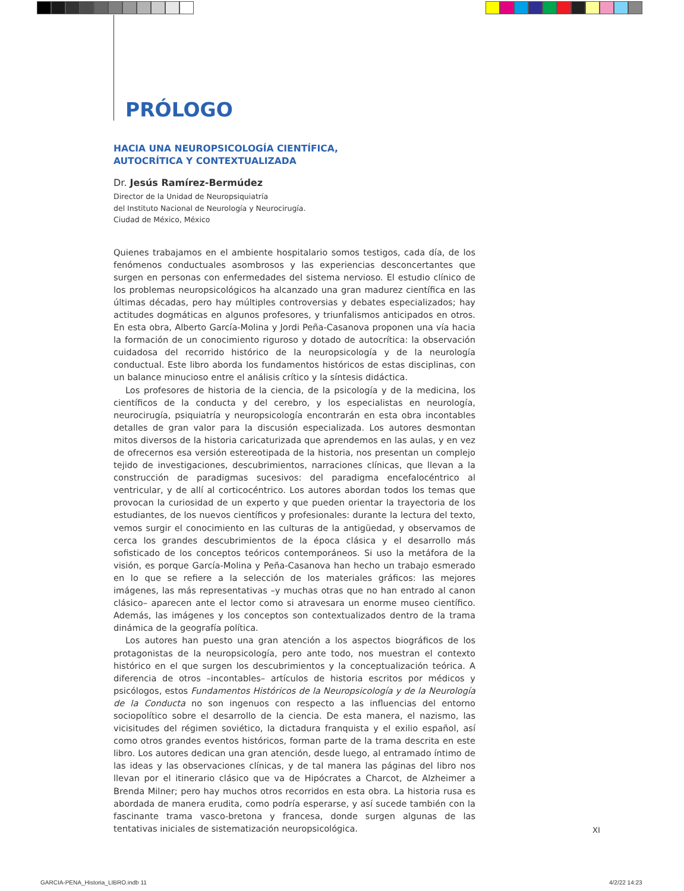PRÓLOGO
HACIA UNA NEUROPSICOLOGÍA CIENTÍFICA,
AUTOCRÍTICA Y CONTEXTUALIZADA
Dr. Jesús Ramírez-Bermúdez
Director de la Unidad de Neuropsiquiatría
del Instituto Nacional de Neurología y Neurocirugía.
Ciudad de México, México
Quienes trabajamos en el ambiente hospitalario somos testigos, cada día, de los fenómenos conductuales asombrosos y las experiencias desconcertantes que surgen en personas con enfermedades del sistema nervioso. El estudio clínico de los problemas neuropsicológicos ha alcanzado una gran madurez científica en las últimas décadas, pero hay múltiples controversias y debates especializados; hay actitudes dogmáticas en algunos profesores, y triunfalismos anticipados en otros. En esta obra, Alberto García-Molina y Jordi Peña-Casanova proponen una vía hacia la formación de un conocimiento riguroso y dotado de autocrítica: la observación cuidadosa del recorrido histórico de la neuropsicología y de la neurología conductual. Este libro aborda los fundamentos históricos de estas disciplinas, con un balance minucioso entre el análisis crítico y la síntesis didáctica.
Los profesores de historia de la ciencia, de la psicología y de la medicina, los científicos de la conducta y del cerebro, y los especialistas en neurología, neurocirugía, psiquiatría y neuropsicología encontrarán en esta obra incontables detalles de gran valor para la discusión especializada. Los autores desmontan mitos diversos de la historia caricaturizada que aprendemos en las aulas, y en vez de ofrecernos esa versión estereotipada de la historia, nos presentan un complejo tejido de investigaciones, descubrimientos, narraciones clínicas, que llevan a la construcción de paradigmas sucesivos: del paradigma encefalocéntrico al ventricular, y de allí al corticocéntrico. Los autores abordan todos los temas que provocan la curiosidad de un experto y que pueden orientar la trayectoria de los estudiantes, de los nuevos científicos y profesionales: durante la lectura del texto, vemos surgir el conocimiento en las culturas de la antigüedad, y observamos de cerca los grandes descubrimientos de la época clásica y el desarrollo más sofisticado de los conceptos teóricos contemporáneos. Si uso la metáfora de la visión, es porque García-Molina y Peña-Casanova han hecho un trabajo esmerado en lo que se refiere a la selección de los materiales gráficos: las mejores imágenes, las más representativas –y muchas otras que no han entrado al canon clásico– aparecen ante el lector como si atravesara un enorme museo científico. Además, las imágenes y los conceptos son contextualizados dentro de la trama dinámica de la geografía política.
Los autores han puesto una gran atención a los aspectos biográficos de los protagonistas de la neuropsicología, pero ante todo, nos muestran el contexto histórico en el que surgen los descubrimientos y la conceptualización teórica. A diferencia de otros –incontables– artículos de historia escritos por médicos y psicólogos, estos Fundamentos Históricos de la Neuropsicología y de la Neurología de la Conducta no son ingenuos con respecto a las influencias del entorno sociopolítico sobre el desarrollo de la ciencia. De esta manera, el nazismo, las vicisitudes del régimen soviético, la dictadura franquista y el exilio español, así como otros grandes eventos históricos, forman parte de la trama descrita en este libro. Los autores dedican una gran atención, desde luego, al entramado íntimo de las ideas y las observaciones clínicas, y de tal manera las páginas del libro nos llevan por el itinerario clásico que va de Hipócrates a Charcot, de Alzheimer a Brenda Milner; pero hay muchos otros recorridos en esta obra. La historia rusa es abordada de manera erudita, como podría esperarse, y así sucede también con la fascinante trama vasco-bretona y francesa, donde surgen algunas de las tentativas iniciales de sistematización neuropsicológica.
XI
GARCIA-PENA_Historia_LIBRO.indb 11
4/2/22 14:23